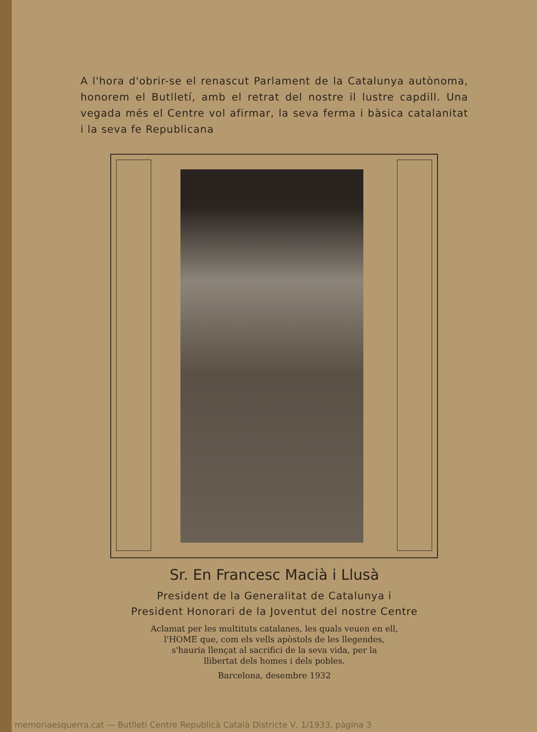A l'hora d'obrir-se el renascut Parlament de la Catalunya autònoma, honorem el Butlletí, amb el retrat del nostre il lustre capdill. Una vegada més el Centre vol afirmar, la seva ferma i bàsica catalanitat i la seva fe Republicana
Sr. En Francesc Macià i Llusà
President de la Generalitat de Catalunya i
President Honorari de la Joventut del nostre Centre
Aclamat per les multituts catalanes, les quals veuen en ell,
l'HOME que, com els vells apòstols de les llegendes,
s'hauria llençat al sacrifici de la seva vida, per la
llibertat dels homes i dels pobles.
Barcelona, desembre 1932
memoriaesquerra.cat — Butlletí Centre Republicà Català Districte V, 1/1933, pàgina 3